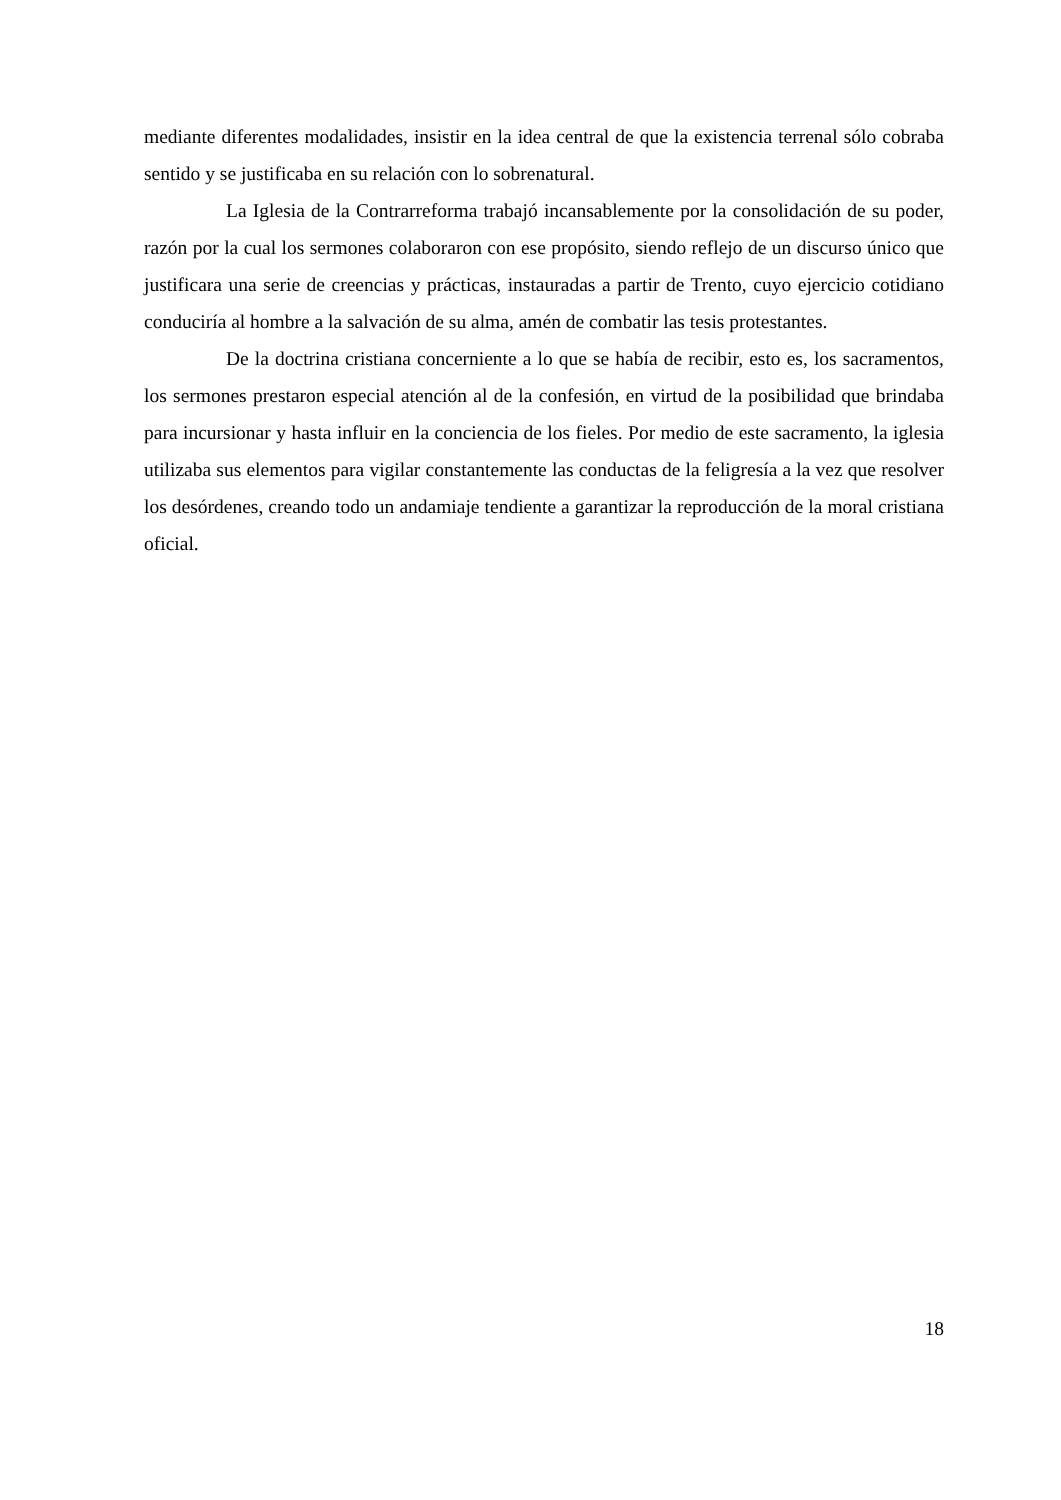mediante diferentes modalidades, insistir en la idea central de que la existencia terrenal sólo cobraba sentido y se justificaba en su relación con lo sobrenatural.
La Iglesia de la Contrarreforma trabajó incansablemente por la consolidación de su poder, razón por la cual los sermones colaboraron con ese propósito, siendo reflejo de un discurso único que justificara una serie de creencias y prácticas, instauradas a partir de Trento, cuyo ejercicio cotidiano conduciría al hombre a la salvación de su alma, amén de combatir las tesis protestantes.
De la doctrina cristiana concerniente a lo que se había de recibir, esto es, los sacramentos, los sermones prestaron especial atención al de la confesión, en virtud de la posibilidad que brindaba para incursionar y hasta influir en la conciencia de los fieles. Por medio de este sacramento, la iglesia utilizaba sus elementos para vigilar constantemente las conductas de la feligresía a la vez que resolver los desórdenes, creando todo un andamiaje tendiente a garantizar la reproducción de la moral cristiana oficial.
18